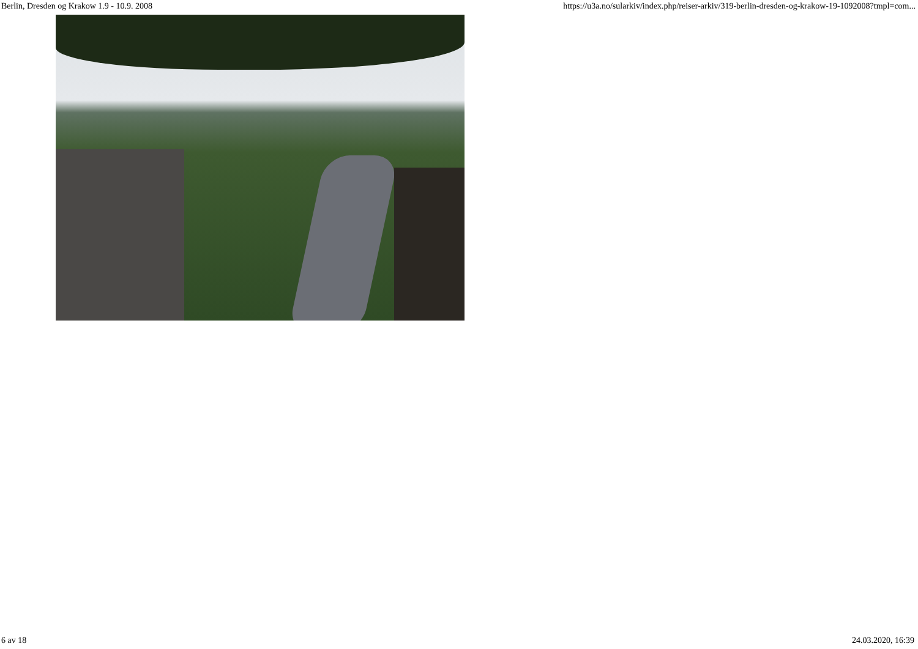Berlin, Dresden og Krakow 1.9 - 10.9. 2008 https://u3a.no/sularkiv/index.php/reiser-arkiv/319-berlin-dresden-og-krakow-19-1092008?tmpl=com...
6 av 18 24.03.2020, 16:39